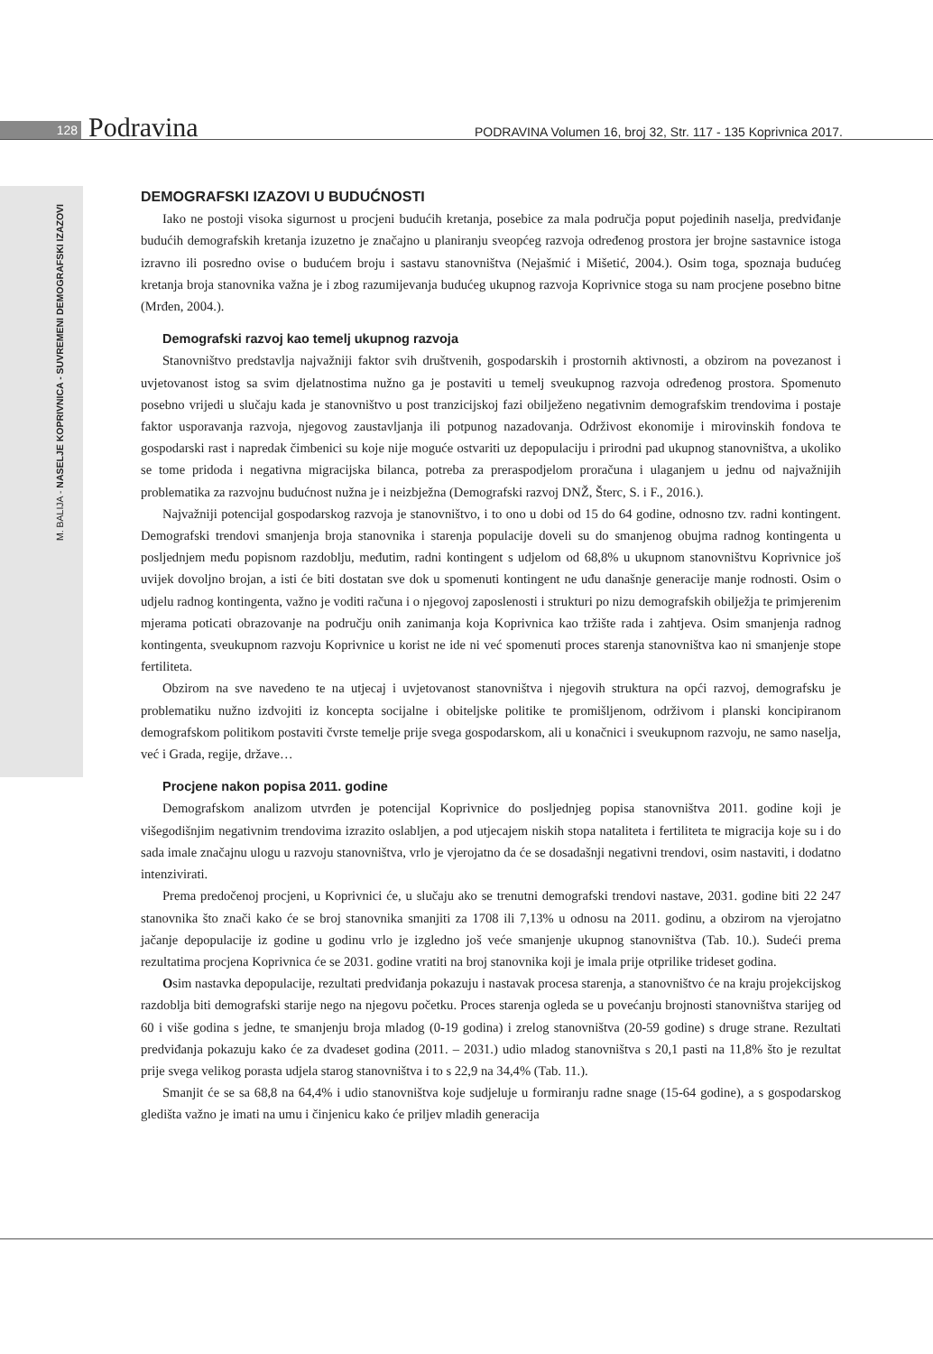128 Podravina PODRAVINA Volumen 16, broj 32, Str. 117 - 135 Koprivnica 2017.
M. BALIJA - NASELJE KOPRIVNICA - SUVREMENI DEMOGRAFSKI IZAZOVI
DEMOGRAFSKI IZAZOVI U BUDUĆNOSTI
Iako ne postoji visoka sigurnost u procjeni budućih kretanja, posebice za mala područja poput pojedinih naselja, predviđanje budućih demografskih kretanja izuzetno je značajno u planiranju sveopćeg razvoja određenog prostora jer brojne sastavnice istoga izravno ili posredno ovise o budućem broju i sastavu stanovništva (Nejašmić i Mišetić, 2004.). Osim toga, spoznaja budućeg kretanja broja stanovnika važna je i zbog razumijevanja budućeg ukupnog razvoja Koprivnice stoga su nam procjene posebno bitne (Mrđen, 2004.).
Demografski razvoj kao temelj ukupnog razvoja
Stanovništvo predstavlja najvažniji faktor svih društvenih, gospodarskih i prostornih aktivnosti, a obzirom na povezanost i uvjetovanost istog sa svim djelatnostima nužno ga je postaviti u temelj sveukupnog razvoja određenog prostora. Spomenuto posebno vrijedi u slučaju kada je stanovništvo u post tranzicijskoj fazi obilježeno negativnim demografskim trendovima i postaje faktor usporavanja razvoja, njegovog zaustavljanja ili potpunog nazadovanja. Održivost ekonomije i mirovinskih fondova te gospodarski rast i napredak čimbenici su koje nije moguće ostvariti uz depopulaciju i prirodni pad ukupnog stanovništva, a ukoliko se tome pridoda i negativna migracijska bilanca, potreba za preraspodjelom proračuna i ulaganjem u jednu od najvažnijih problematika za razvojnu budućnost nužna je i neizbježna (Demografski razvoj DNŽ, Šterc, S. i F., 2016.).
Najvažniji potencijal gospodarskog razvoja je stanovništvo, i to ono u dobi od 15 do 64 godine, odnosno tzv. radni kontingent. Demografski trendovi smanjenja broja stanovnika i starenja populacije doveli su do smanjenog obujma radnog kontingenta u posljednjem među popisnom razdoblju, međutim, radni kontingent s udjelom od 68,8% u ukupnom stanovništvu Koprivnice još uvijek dovoljno brojan, a isti će biti dostatan sve dok u spomenuti kontingent ne uđu današnje generacije manje rodnosti. Osim o udjelu radnog kontingenta, važno je voditi računa i o njegovoj zaposlenosti i strukturi po nizu demografskih obilježja te primjerenim mjerama poticati obrazovanje na području onih zanimanja koja Koprivnica kao tržište rada i zahtjeva. Osim smanjenja radnog kontingenta, sveukupnom razvoju Koprivnice u korist ne ide ni već spomenuti proces starenja stanovništva kao ni smanjenje stope fertiliteta.
Obzirom na sve navedeno te na utjecaj i uvjetovanost stanovništva i njegovih struktura na opći razvoj, demografsku je problematiku nužno izdvojiti iz koncepta socijalne i obiteljske politike te promišljenom, održivom i planski koncipiranom demografskom politikom postaviti čvrste temelje prije svega gospodarskom, ali u konačnici i sveukupnom razvoju, ne samo naselja, već i Grada, regije, države…
Procjene nakon popisa 2011. godine
Demografskom analizom utvrđen je potencijal Koprivnice do posljednjeg popisa stanovništva 2011. godine koji je višegodišnjim negativnim trendovima izrazito oslabljen, a pod utjecajem niskih stopa nataliteta i fertiliteta te migracija koje su i do sada imale značajnu ulogu u razvoju stanovništva, vrlo je vjerojatno da će se dosadašnji negativni trendovi, osim nastaviti, i dodatno intenzivirati.
Prema predočenoj procjeni, u Koprivnici će, u slučaju ako se trenutni demografski trendovi nastave, 2031. godine biti 22 247 stanovnika što znači kako će se broj stanovnika smanjiti za 1708 ili 7,13% u odnosu na 2011. godinu, a obzirom na vjerojatno jačanje depopulacije iz godine u godinu vrlo je izgledno još veće smanjenje ukupnog stanovništva (Tab. 10.). Sudeći prema rezultatima procjena Koprivnica će se 2031. godine vratiti na broj stanovnika koji je imala prije otprilike trideset godina.
Osim nastavka depopulacije, rezultati predviđanja pokazuju i nastavak procesa starenja, a stanovništvo će na kraju projekcijskog razdoblja biti demografski starije nego na njegovu početku. Proces starenja ogleda se u povećanju brojnosti stanovništva starijeg od 60 i više godina s jedne, te smanjenju broja mladog (0-19 godina) i zrelog stanovništva (20-59 godine) s druge strane. Rezultati predviđanja pokazuju kako će za dvadeset godina (2011. – 2031.) udio mladog stanovništva s 20,1 pasti na 11,8% što je rezultat prije svega velikog porasta udjela starog stanovništva i to s 22,9 na 34,4% (Tab. 11.).
Smanjit će se sa 68,8 na 64,4% i udio stanovništva koje sudjeluje u formiranju radne snage (15-64 godine), a s gospodarskog gledišta važno je imati na umu i činjenicu kako će priljev mladih generacija